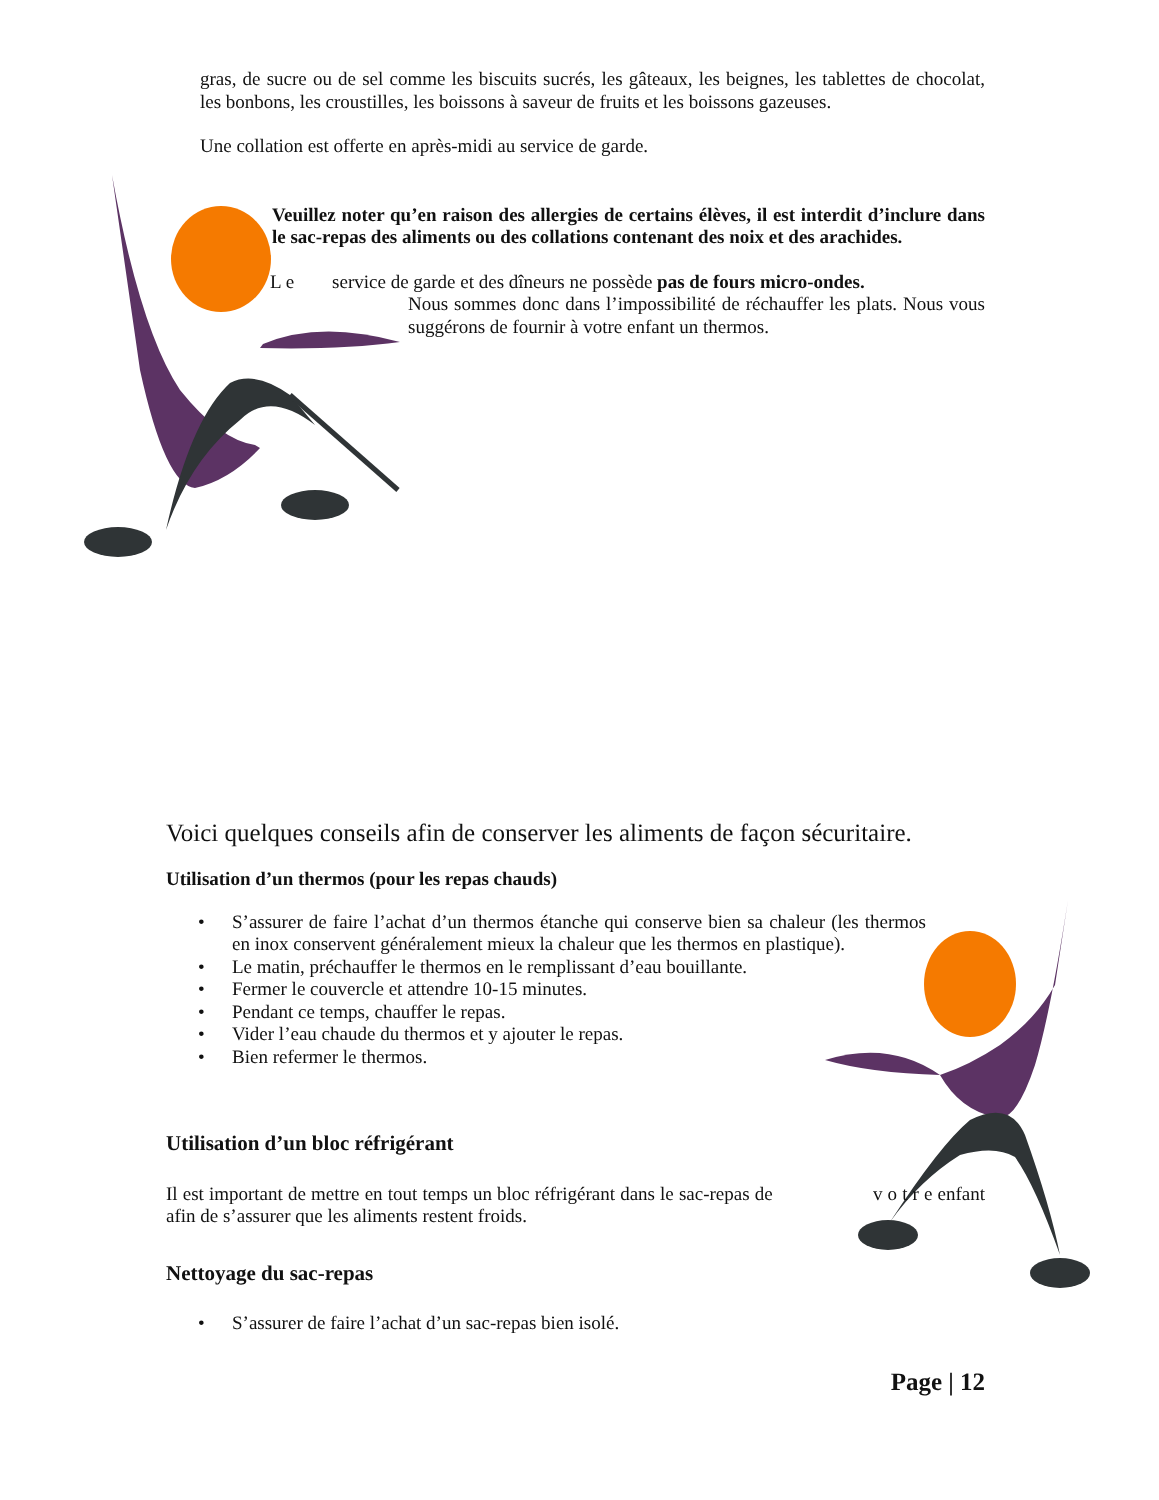gras, de sucre ou de sel comme les biscuits sucrés, les gâteaux, les beignes, les tablettes de chocolat, les bonbons, les croustilles, les boissons à saveur de fruits et les boissons gazeuses.
Une collation est offerte en après-midi au service de garde.
Veuillez noter qu’en raison des allergies de certains élèves, il est interdit d’inclure dans le sac-repas des aliments ou des collations contenant des noix et des arachides.
L e service de garde et des dîneurs ne possède pas de fours micro-ondes.
Nous sommes donc dans l’impossibilité de réchauffer les plats. Nous vous suggérons de fournir à votre enfant un thermos.
Voici quelques conseils afin de conserver les aliments de façon sécuritaire.
Utilisation d’un thermos (pour les repas chauds)
• S’assurer de faire l’achat d’un thermos étanche qui conserve bien sa chaleur (les thermos en inox conservent généralement mieux la chaleur que les thermos en plastique).
• Le matin, préchauffer le thermos en le remplissant d’eau bouillante.
• Fermer le couvercle et attendre 10-15 minutes.
• Pendant ce temps, chauffer le repas.
• Vider l’eau chaude du thermos et y ajouter le repas.
• Bien refermer le thermos.
Utilisation d’un bloc réfrigérant
Il est important de mettre en tout temps un bloc réfrigérant dans le sac-repas de v o t r e enfant afin de s’assurer que les aliments restent froids.
Nettoyage du sac-repas
• S’assurer de faire l’achat d’un sac-repas bien isolé.
Page | 12